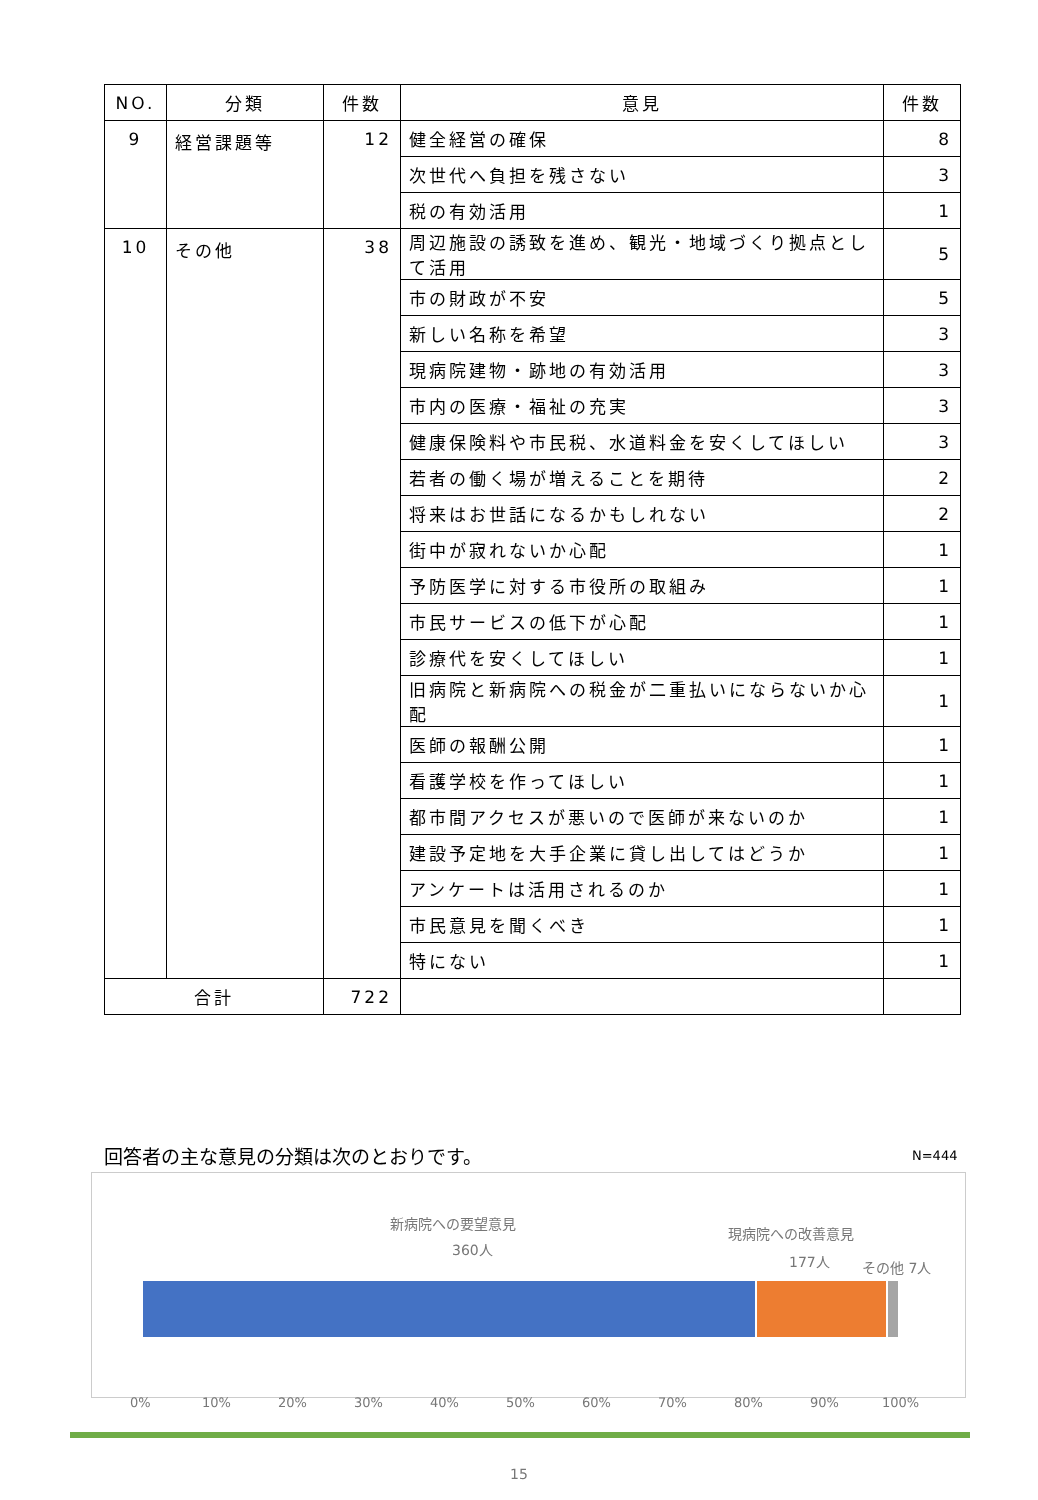| NO. | 分類 | 件数 | 意見 | 件数 |
| --- | --- | --- | --- | --- |
| 9 | 経営課題等 | 12 | 健全経営の確保 | 8 |
| | | | 次世代へ負担を残さない | 3 |
| | | | 税の有効活用 | 1 |
| 10 | その他 | 38 | 周辺施設の誘致を進め、観光・地域づくり拠点として活用 | 5 |
| | | | 市の財政が不安 | 5 |
| | | | 新しい名称を希望 | 3 |
| | | | 現病院建物・跡地の有効活用 | 3 |
| | | | 市内の医療・福祉の充実 | 3 |
| | | | 健康保険料や市民税、水道料金を安くしてほしい | 3 |
| | | | 若者の働く場が増えることを期待 | 2 |
| | | | 将来はお世話になるかもしれない | 2 |
| | | | 街中が寂れないか心配 | 1 |
| | | | 予防医学に対する市役所の取組み | 1 |
| | | | 市民サービスの低下が心配 | 1 |
| | | | 診療代を安くしてほしい | 1 |
| | | | 旧病院と新病院への税金が二重払いにならないか心配 | 1 |
| | | | 医師の報酬公開 | 1 |
| | | | 看護学校を作ってほしい | 1 |
| | | | 都市間アクセスが悪いので医師が来ないのか | 1 |
| | | | 建設予定地を大手企業に貸し出してはどうか | 1 |
| | | | アンケートは活用されるのか | 1 |
| | | | 市民意見を聞くべき | 1 |
| | | | 特にない | 1 |
| 合計 | | 722 | | |
回答者の主な意見の分類は次のとおりです。
N=444
新病院への要望意見
360人
現病院への改善意見
177人 その他 7人
0% 10% 20% 30% 40% 50% 60% 70% 80% 90% 100%
15